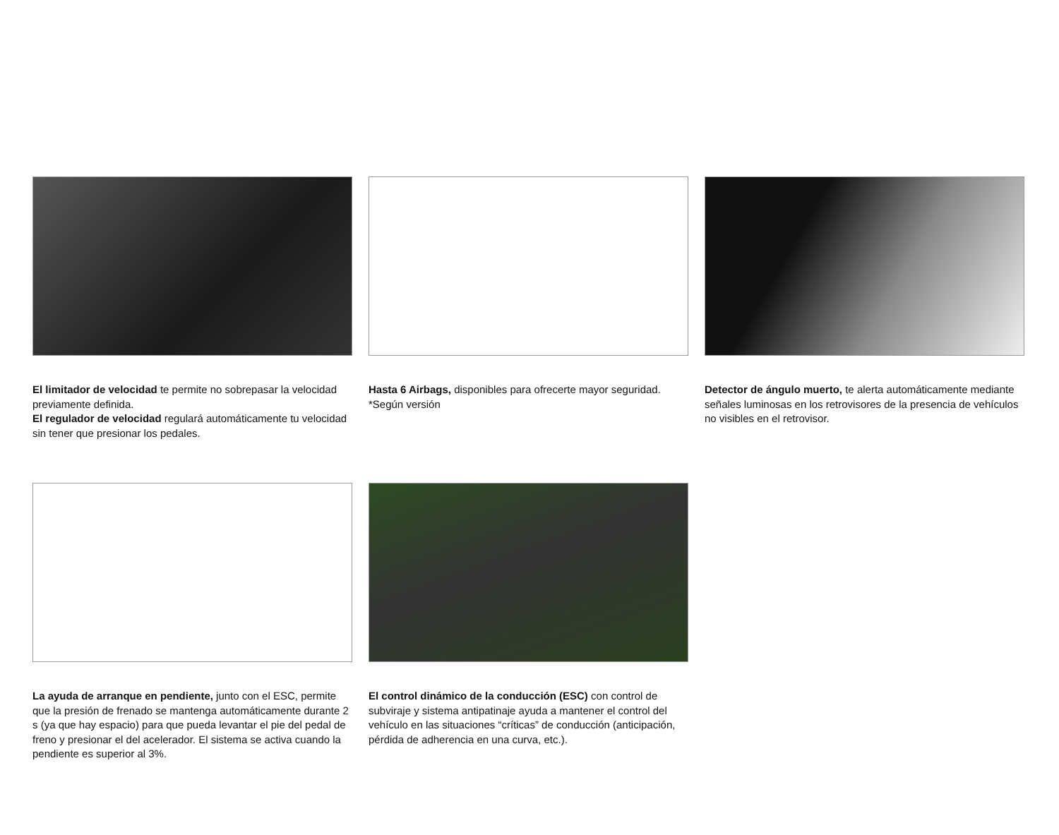El limitador de velocidad te permite no sobrepasar la velocidad previamente definida.
El regulador de velocidad regulará automáticamente tu velocidad sin tener que presionar los pedales.
Hasta 6 Airbags, disponibles para ofrecerte mayor seguridad.
*Según versión
Detector de ángulo muerto, te alerta automáticamente mediante señales luminosas en los retrovisores de la presencia de vehículos no visibles en el retrovisor.
La ayuda de arranque en pendiente, junto con el ESC, permite que la presión de frenado se mantenga automáticamente durante 2 s (ya que hay espacio) para que pueda levantar el pie del pedal de freno y presionar el del acelerador. El sistema se activa cuando la pendiente es superior al 3%.
El control dinámico de la conducción (ESC) con control de subviraje y sistema antipatinaje ayuda a mantener el control del vehículo en las situaciones “críticas” de conducción (anticipación, pérdida de adherencia en una curva, etc.).